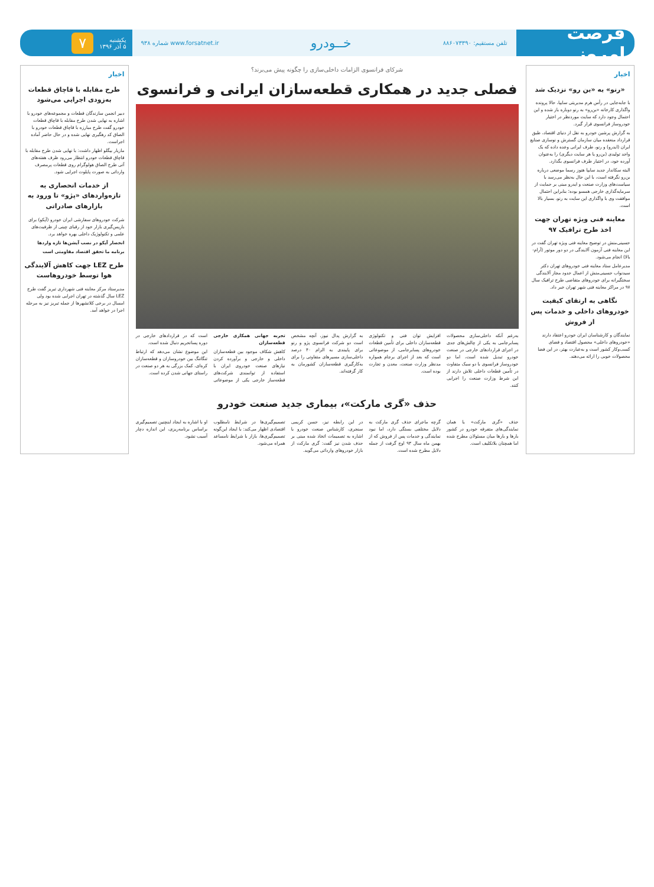فرصت امروز
تلفن مستقیم: ۸۸۶۰۷۳۳۹۰ خــودرو www.forsatnet.ir شماره ۹۳۸
یکشنبه
۵ آذر ۱۳۹۶ ۷
اخبار
«رنو» به «بن رو» نزدیک شد
با جابه‌جایی در رأس هرم مدیریتی سایپا، حالا پرونده واگذاری کارخانه «بن‌رو» به رنو دوباره باز شده و این احتمال وجود دارد که سایت مورد‌نظر در اختیار خودروساز فرانسوی قرار گیرد.
به گزارش پرشین خودرو به نقل از دنیای اقتصاد، طبق قرارداد منعقده میان سازمان گسترش و نوسازی صنایع ایران (ایدرو) و رنو، طرف ایرانی وعده داده که یک واحد تولیدی (بن‌رو یا هر سایت دیگری) را به‌عنوان آورده خود، در اختیار طرف فرانسوی بگذارد.
البته سکاندار جدید سایپا هنوز رسما موضعی درباره بن‌رو نگرفته است، با این حال به‌نظر می‌رسد با سیاست‌های وزارت صنعت و ایدرو مبنی بر حمایت از سرمایه‌گذاری خارجی همسو بوده؛ بنابراین احتمال موافقت وی با واگذاری این سایت به رنو، بسیار بالا است.
معاینه فنی ویژه تهران جهت اخذ طرح ترافیک ۹۷
حسینی‌منش در توضیح معاینه فنی ویژه تهران گفت در این معاینه فنی آزمون آلایندگی در دو دور موتور (آرام-بالا) انجام می‌شود.
مدیرعامل ستاد معاینه فنی خودروهای تهران دکتر سیدنواب حسینی‌منش از اعمال حدود مجاز آلایندگی سختگیرانه برای خودروهای متقاضی طرح ترافیک سال ۹۷ در مراکز معاینه فنی شهر تهران خبر داد.
نگاهی به ارتقای کیفیت خودروهای داخلی و خدمات پس از فروش
نمایندگان و کارشناسان ایران خودرو اعتقاد دارند «خودروهای داخلی» محصول اقتصاد و فضای کسب‌وکار کشور است و به‌عبارت بهتر، در این فضا محصولات خوبی را ارائه می‌دهند.
شرکای فرانسوی الزامات داخلی‌سازی را چگونه پیش می‌برند؟
فصلی جدید در همکاری قطعه‌سازان ایرانی و فرانسوی
به‌رغم آنکه داخلی‌سازی محصولات پسابرجامی به یکی از چالش‌های جدی در اجرای قراردادهای خارجی در صنعت خودرو تبدیل شده است، اما دو خودروساز فرانسوی با دو سبک متفاوت در تأمین قطعات داخلی تلاش دارند از این شرط وزارت صنعت را اجرایی کنند.
افزایش توان فنی و تکنولوژی قطعه‌سازان داخلی برای تأمین قطعات خودروهای پسابرجامی، از موضوعاتی است که بعد از اجرای برجام همواره مدنظر وزارت صنعت، معدن و تجارت بوده است.
به گزارش پدال نیوز، آنچه مشخص است دو شرکت فرانسوی پژو و رنو برای پایبندی به الزام ۴۰ درصد داخلی‌سازی مسیرهای متفاوتی را برای به‌کارگیری قطعه‌سازان کشورمان به کار گرفته‌اند.
تجربه جهانی همکاری خارجی قطعه‌سازان
کاهش شکاف موجود بین قطعه‌سازان داخلی و خارجی و برآورده کردن نیازهای صنعت خودروی ایران با استفاده از توانمندی شرکت‌های قطعه‌ساز خارجی یکی از موضوعاتی است که در قراردادهای خارجی در دوره پسا‌تحریم دنبال شده است.
این موضوع نشان می‌دهد که ارتباط تنگاتنگ بین خودروسازان و قطعه‌سازان کره‌ای، کمک بزرگی به هر دو صنعت در راستای جهانی شدن کرده است.
حذف «گری مارکت»، بیماری جدید صنعت خودرو
حذف «گری مارکت» یا همان نمایندگی‌های متفرقه خودرو در کشور بارها و بارها میان مسئولان مطرح شده اما همچنان بلاتکلیف است.
گرچه ماجرای حذف گری مارکت به دلایل مختلفی بستگی دارد، اما نبود نمایندگی و خدمات پس از فروش که از بهمن ماه سال ۹۳ اوج گرفت از جمله دلایل مطرح شده است.
در این رابطه نیز، حسن کریمی سنجری، کارشناس صنعت خودرو با اشاره به تصمیمات اتخاذ شده مبنی بر حذف شدن نیز گفت: گری مارکت از بازار خودروهای وارداتی می‌گوید.
تصمیم‌گیری‌ها در شرایط نامطلوب اقتصادی اظهار می‌کند: با ایجاد این‌گونه تصمیم‌گیری‌ها، بازار با شرایط نامساعد همراه می‌شود.
او با اشاره به ایجاد اینچنین تصمیم‌گیری براساس برنامه‌ریزی، این اندازه دچار آسیب نشود.
اخبار
طرح مقابله با قاچاق قطعات به‌زودی اجرایی می‌شود
دبیر انجمن سازندگان قطعات و مجموعه‌های خودرو با اشاره به نهایی شدن طرح مقابله با قاچاق قطعات خودرو گفت طرح مبارزه با قاچاق قطعات خودرو با الصاق کد رهگیری نهایی شده و در حال حاضر آماده اجراست.
مازیار بیگلو اظهار داشت: با نهایی شدن طرح مقابله با قاچاق قطعات خودرو انتظار می‌رود ظرف هفته‌های آتی طرح الصاق هولوگرام روی قطعات پرمصرف وارداتی به صورت پایلوت اجرایی شود.
از خدمات انحصاری به تازه‌واردهای «پژو» تا ورود به بازارهای صادراتی
شرکت خودروهای سفارشی ایران خودرو (آپکو) برای بازپس‌گیری بازار خود از رقبای چینی از ظرفیت‌های علمی و تکنولوژیک داخلی بهره خواهد برد.
انحصار آپکو در نصب آپشن‌ها تازه واردها
برنامه ما تحقق اقتصاد مقاومتی است
طرح LEZ جهت کاهش آلایندگی هوا توسط خودروهاست
مدیرستاد مرکز معاینه فنی شهرداری تبریز گفت طرح LEZ سال گذشته در تهران اجرایی شده بود ولی امسال در برخی کلانشهرها از جمله تبریز نیز به مرحله اجرا در خواهد آمد.